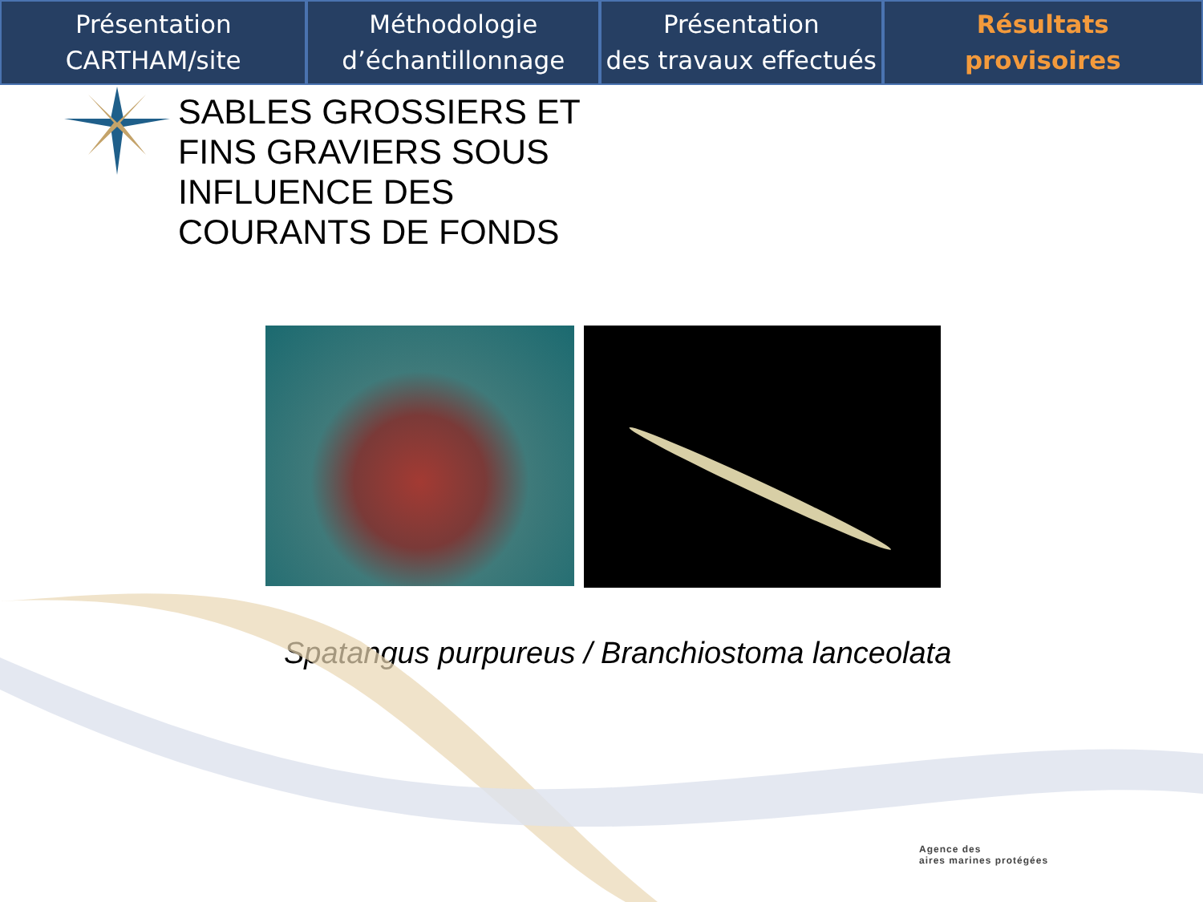Présentation
CARTHAM/site
Méthodologie
d’échantillonnage
Présentation
des travaux effectués
Résultats
provisoires
SABLES GROSSIERS ET FINS GRAVIERS SOUS INFLUENCE DES COURANTS DE FONDS
Spatangus purpureus / Branchiostoma lanceolata
Agence des
aires marines protégées